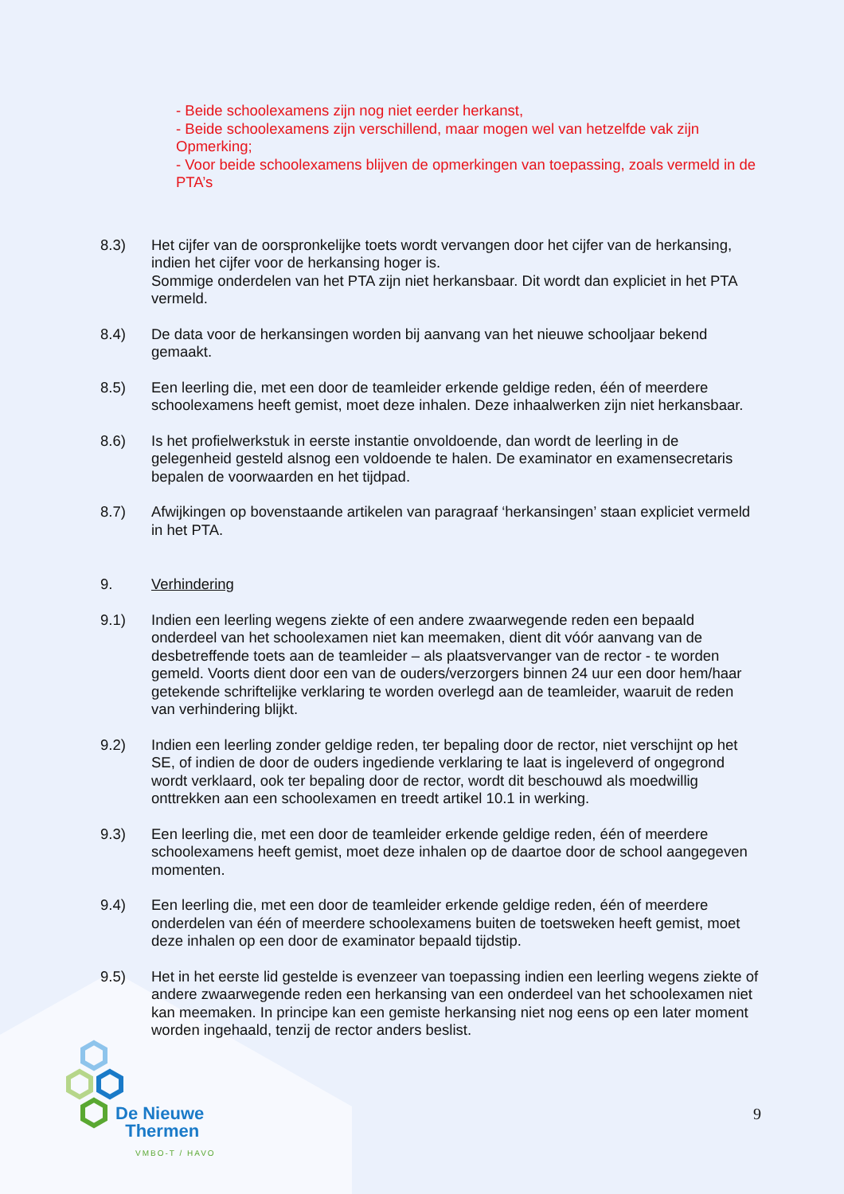- Beide schoolexamens zijn nog niet eerder herkanst,
- Beide schoolexamens zijn verschillend, maar mogen wel van hetzelfde vak zijn
Opmerking;
- Voor beide schoolexamens blijven de opmerkingen van toepassing, zoals vermeld in de PTA’s
8.3) Het cijfer van de oorspronkelijke toets wordt vervangen door het cijfer van de herkansing, indien het cijfer voor de herkansing hoger is.
Sommige onderdelen van het PTA zijn niet herkansbaar. Dit wordt dan expliciet in het PTA vermeld.
8.4) De data voor de herkansingen worden bij aanvang van het nieuwe schooljaar bekend gemaakt.
8.5) Een leerling die, met een door de teamleider erkende geldige reden, één of meerdere schoolexamens heeft gemist, moet deze inhalen. Deze inhaalwerken zijn niet herkansbaar.
8.6) Is het profielwerkstuk in eerste instantie onvoldoende, dan wordt de leerling in de gelegenheid gesteld alsnog een voldoende te halen. De examinator en examensecretaris bepalen de voorwaarden en het tijdpad.
8.7) Afwijkingen op bovenstaande artikelen van paragraaf ‘herkansingen’ staan expliciet vermeld in het PTA.
9. Verhindering
9.1) Indien een leerling wegens ziekte of een andere zwaarwegende reden een bepaald onderdeel van het schoolexamen niet kan meemaken, dient dit vóór aanvang van de desbetreffende toets aan de teamleider – als plaatsvervanger van de rector - te worden gemeld. Voorts dient door een van de ouders/verzorgers binnen 24 uur een door hem/haar getekende schriftelijke verklaring te worden overlegd aan de teamleider, waaruit de reden van verhindering blijkt.
9.2) Indien een leerling zonder geldige reden, ter bepaling door de rector, niet verschijnt op het SE, of indien de door de ouders ingediende verklaring te laat is ingeleverd of ongegrond wordt verklaard, ook ter bepaling door de rector, wordt dit beschouwd als moedwillig onttrekken aan een schoolexamen en treedt artikel 10.1 in werking.
9.3) Een leerling die, met een door de teamleider erkende geldige reden, één of meerdere schoolexamens heeft gemist, moet deze inhalen op de daartoe door de school aangegeven momenten.
9.4) Een leerling die, met een door de teamleider erkende geldige reden, één of meerdere onderdelen van één of meerdere schoolexamens buiten de toetsweken heeft gemist, moet deze inhalen op een door de examinator bepaald tijdstip.
9.5) Het in het eerste lid gestelde is evenzeer van toepassing indien een leerling wegens ziekte of andere zwaarwegende reden een herkansing van een onderdeel van het schoolexamen niet kan meemaken. In principe kan een gemiste herkansing niet nog eens op een later moment worden ingehaald, tenzij de rector anders beslist.
De Nieuwe
Thermen
VMBO-T / HAVO
9